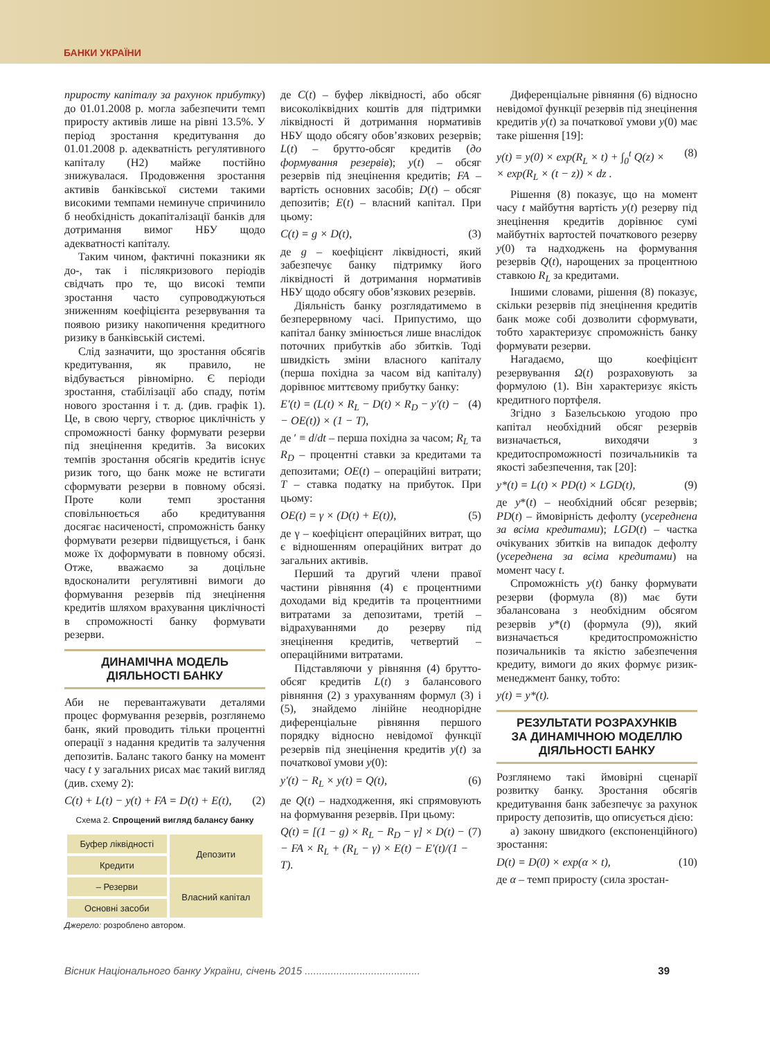БАНКИ УКРАЇНИ
приросту капіталу за рахунок прибутку) до 01.01.2008 р. могла забезпечити темп приросту активів лише на рівні 13.5%. У період зростання кредитування до 01.01.2008 р. адекватність регулятивного капіталу (Н2) майже постійно знижувалася. Продовження зростання активів банківської системи такими високими темпами неминуче спричинило б необхідність докапіталізації банків для дотримання вимог НБУ щодо адекватності капіталу.
Таким чином, фактичні показники як до-, так і післякризового періодів свідчать про те, що високі темпи зростання часто супроводжуються зниженням коефіцієнта резервування та появою ризику накопичення кредитного ризику в банківській системі.
Слід зазначити, що зростання обсягів кредитування, як правило, не відбувається рівномірно. Є періоди зростання, стабілізації або спаду, потім нового зростання і т. д. (див. графік 1). Це, в свою чергу, створює циклічність у спроможності банку формувати резерви під знецінення кредитів. За високих темпів зростання обсягів кредитів існує ризик того, що банк може не встигати сформувати резерви в повному обсязі. Проте коли темп зростання сповільнюється або кредитування досягає насиченості, спроможність банку формувати резерви підвищується, і банк може їх доформувати в повному обсязі. Отже, вважаємо за доцільне вдосконалити регулятивні вимоги до формування резервів під знецінення кредитів шляхом врахування циклічності в спроможності банку формувати резерви.
ДИНАМІЧНА МОДЕЛЬ
ДІЯЛЬНОСТІ БАНКУ
Аби не перевантажувати деталями процес формування резервів, розглянемо банк, який проводить тільки процентні операції з надання кредитів та залучення депозитів. Баланс такого банку на момент часу t у загальних рисах має такий вигляд (див. схему 2):
C(t) + L(t) − y(t) + FA = D(t) + E(t), (2)
Схема 2. Спрощений вигляд балансу банку
| Буфер ліквідності | Депозити |
| Кредити | |
| – Резерви | Власний капітал |
| Основні засоби | |
Джерело: розроблено автором.
де C(t) – буфер ліквідності, або обсяг високоліквідних коштів для підтримки ліквідності й дотримання нормативів НБУ щодо обсягу обов’язкових резервів; L(t) – брутто-обсяг кредитів (до формування резервів); y(t) – обсяг резервів під знецінення кредитів; FA – вартість основних засобів; D(t) – обсяг депозитів; E(t) – власний капітал. При цьому:
C(t) = g × D(t), (3)
де g – коефіцієнт ліквідності, який забезпечує банку підтримку його ліквідності й дотримання нормативів НБУ щодо обсягу обов’язкових резервів.
Діяльність банку розглядатимемо в безперервному часі. Припустимо, що капітал банку змінюється лише внаслідок поточних прибутків або збитків. Тоді швидкість зміни власного капіталу (перша похідна за часом від капіталу) дорівнює миттєвому прибутку банку:
E′(t) = (L(t) × R<sub>L</sub> − D(t) × R<sub>D</sub> − y′(t) −
− OE(t)) × (1 − T), (4)
де ′ ≡ d/dt – перша похідна за часом; R<sub>L</sub> та R<sub>D</sub> – процентні ставки за кредитами та депозитами; OE(t) – операційні витрати; T – ставка податку на прибуток. При цьому:
OE(t) = γ × (D(t) + E(t)), (5)
де γ – коефіцієнт операційних витрат, що є відношенням операційних витрат до загальних активів.
Перший та другий члени правої частини рівняння (4) є процентними доходами від кредитів та процентними витратами за депозитами, третій – відрахуваннями до резерву під знецінення кредитів, четвертий – операційними витратами.
Підставляючи у рівняння (4) брутто-обсяг кредитів L(t) з балансового рівняння (2) з урахуванням формул (3) і (5), знайдемо лінійне неоднорідне диференціальне рівняння першого порядку відносно невідомої функції резервів під знецінення кредитів y(t) за початкової умови y(0):
y′(t) − R<sub>L</sub> × y(t) = Q(t), (6)
де Q(t) – надходження, які спрямовують на формування резервів. При цьому:
Q(t) = [(1 − g) × R<sub>L</sub> − R<sub>D</sub> − γ] × D(t) −
− FA × R<sub>L</sub> + (R<sub>L</sub> − γ) × E(t) − E′(t)/(1 − T). (7)
Диференціальне рівняння (6) відносно невідомої функції резервів під знецінення кредитів y(t) за початкової умови y(0) має таке рішення [19]:
y(t) = y(0) × exp(R<sub>L</sub> × t) + ∫<sub>0</sub><sup>t</sup> Q(z) ×
× exp(R<sub>L</sub> × (t − z)) × dz . (8)
Рішення (8) показує, що на момент часу t майбутня вартість y(t) резерву під знецінення кредитів дорівнює сумі майбутніх вартостей початкового резерву y(0) та надходжень на формування резервів Q(t), нарощених за процентною ставкою R<sub>L</sub> за кредитами.
Іншими словами, рішення (8) показує, скільки резервів під знецінення кредитів банк може собі дозволити сформувати, тобто характеризує спроможність банку формувати резерви.
Нагадаємо, що коефіцієнт резервування Ω(t) розраховують за формулою (1). Він характеризує якість кредитного портфеля.
Згідно з Базельською угодою про капітал необхідний обсяг резервів визначається, виходячи з кредитоспроможності позичальників та якості забезпечення, так [20]:
y*(t) = L(t) × PD(t) × LGD(t), (9)
де y*(t) – необхідний обсяг резервів; PD(t) – ймовірність дефолту (усереднена за всіма кредитами); LGD(t) – частка очікуваних збитків на випадок дефолту (усереднена за всіма кредитами) на момент часу t.
Спроможність y(t) банку формувати резерви (формула (8)) має бути збалансована з необхідним обсягом резервів y*(t) (формула (9)), який визначається кредитоспроможністю позичальників та якістю забезпечення кредиту, вимоги до яких формує ризик-менеджмент банку, тобто:
y(t) = y*(t).
РЕЗУЛЬТАТИ РОЗРАХУНКІВ
ЗА ДИНАМІЧНОЮ МОДЕЛЛЮ
ДІЯЛЬНОСТІ БАНКУ
Розглянемо такі ймовірні сценарії розвитку банку. Зростання обсягів кредитування банк забезпечує за рахунок приросту депозитів, що описується дією:
а) закону швидкого (експоненційного) зростання:
D(t) = D(0) × exp(α × t), (10)
де α – темп приросту (сила зростан-
Вісник Національного банку України, січень 2015 ........................................ 39